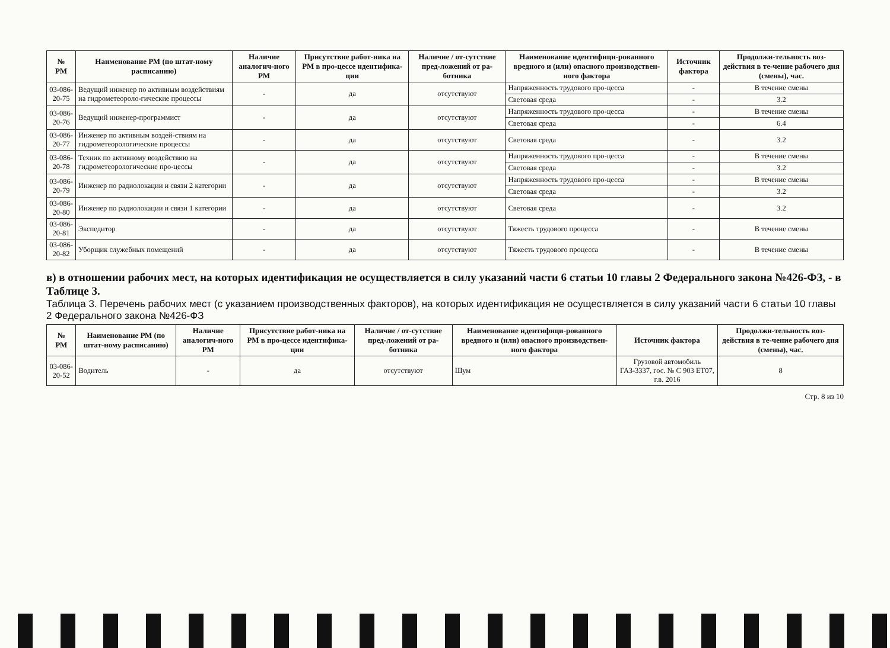| № РМ | Наименование РМ (по штат-ному расписанию) | Наличие аналогич-ного РМ | Присутствие работ-ника на РМ в про-цессе идентифика-ции | Наличие / от-сутствие пред-ложений от ра-ботника | Наименование идентифици-рованного вредного и (или) опасного производствен-ного фактора | Источник фактора | Продолжи-тельность воз-действия в те-чение рабочего дня (смены), час. |
| --- | --- | --- | --- | --- | --- | --- | --- |
| 03-086-20-75 | Ведущий инженер по активным воздействиям на гидрометеороло-гические процессы | - | да | отсутствуют | Напряженность трудового про-цесса | - | В течение смены |
| | | | | | Световая среда | - | 3.2 |
| 03-086-20-76 | Ведущий инженер-программист | - | да | отсутствуют | Напряженность трудового про-цесса | - | В течение смены |
| | | | | | Световая среда | - | 6.4 |
| 03-086-20-77 | Инженер по активным воздей-ствиям на гидрометеорологические процессы | - | да | отсутствуют | Световая среда | - | 3.2 |
| 03-086-20-78 | Техник по активному воздействию на гидрометеорологические про-цессы | - | да | отсутствуют | Напряженность трудового про-цесса | - | В течение смены |
| | | | | | Световая среда | - | 3.2 |
| 03-086-20-79 | Инженер по радиолокации и связи 2 категории | - | да | отсутствуют | Напряженность трудового про-цесса | - | В течение смены |
| | | | | | Световая среда | - | 3.2 |
| 03-086-20-80 | Инженер по радиолокации и связи 1 категории | - | да | отсутствуют | Световая среда | - | 3.2 |
| 03-086-20-81 | Экспедитор | - | да | отсутствуют | Тяжесть трудового процесса | - | В течение смены |
| 03-086-20-82 | Уборщик служебных помещений | - | да | отсутствуют | Тяжесть трудового процесса | - | В течение смены |
в) в отношении рабочих мест, на которых идентификация не осуществляется в силу указаний части 6 статьи 10 главы 2 Федерального закона №426-ФЗ, - в Таблице 3.
Таблица 3. Перечень рабочих мест (с указанием производственных факторов), на которых идентификация не осуществляется в силу указаний части 6 статьи 10 главы 2 Федерального закона №426-ФЗ
| № РМ | Наименование РМ (по штат-ному расписанию) | Наличие аналогич-ного РМ | Присутствие работ-ника на РМ в про-цессе идентифика-ции | Наличие / от-сутствие пред-ложений от ра-ботника | Наименование идентифици-рованного вредного и (или) опасного производствен-ного фактора | Источник фактора | Продолжи-тельность воз-действия в те-чение рабочего дня (смены), час. |
| --- | --- | --- | --- | --- | --- | --- | --- |
| 03-086-20-52 | Водитель | - | да | отсутствуют | Шум | Грузовой автомобиль ГАЗ-3337, гос. № С 903 ЕТ07, г.в. 2016 | 8 |
Стр. 8 из 10